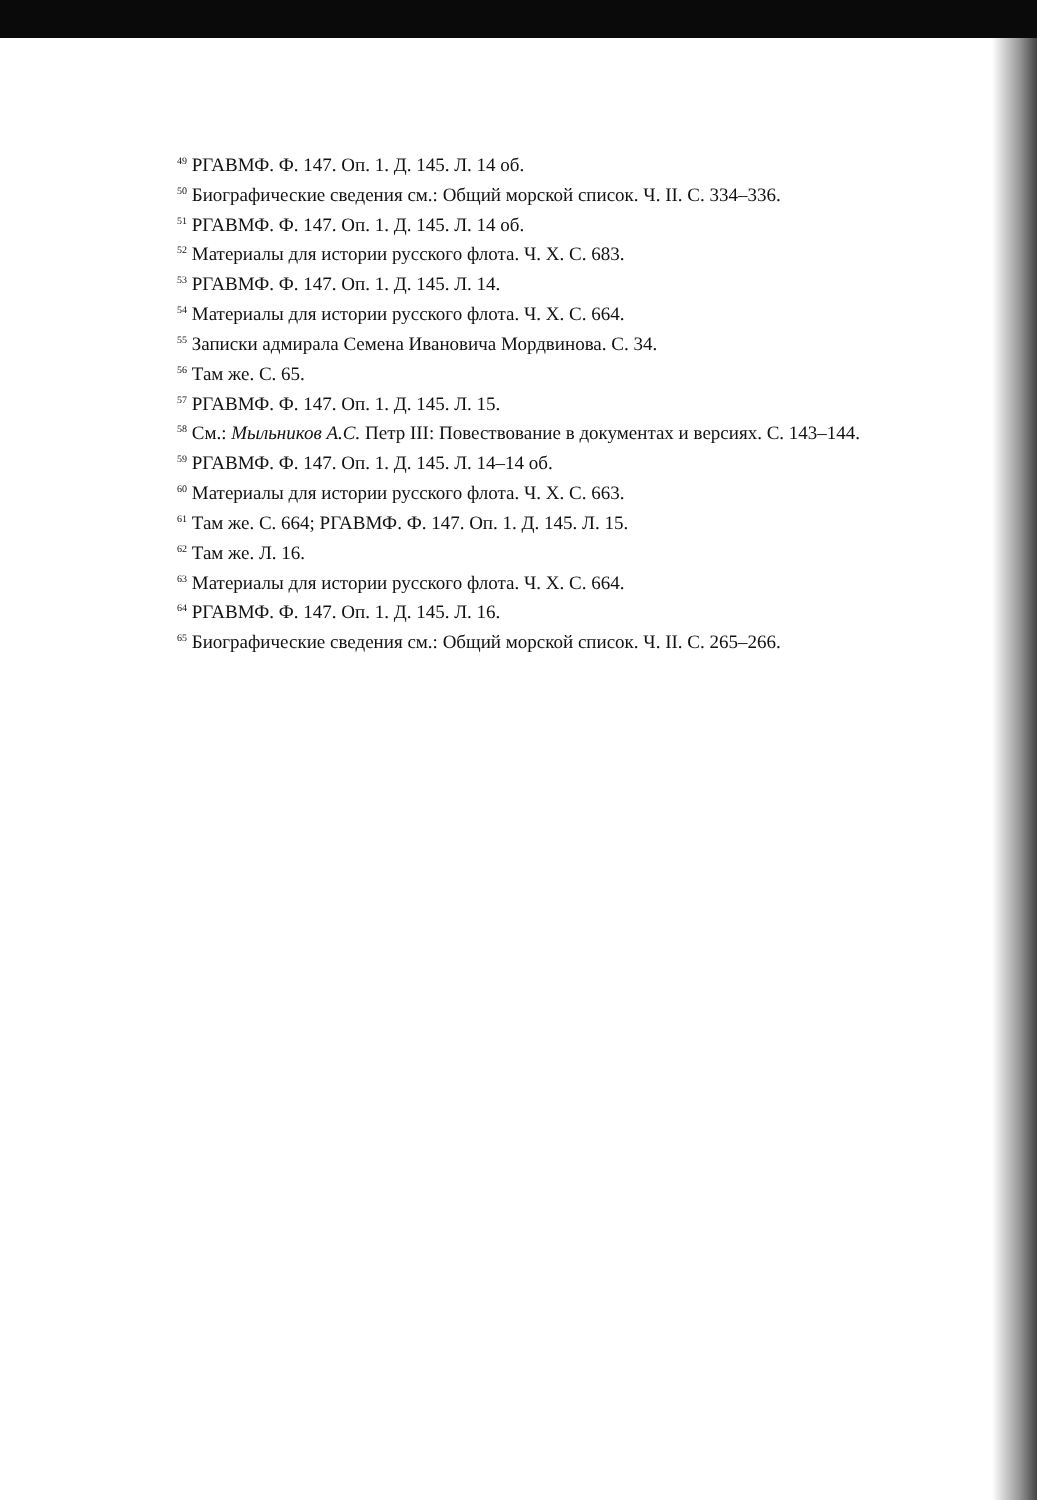<sup>49</sup> РГАВМФ. Ф. 147. Оп. 1. Д. 145. Л. 14 об.
<sup>50</sup> Биографические сведения см.: Общий морской список. Ч. II. С. 334–336.
<sup>51</sup> РГАВМФ. Ф. 147. Оп. 1. Д. 145. Л. 14 об.
<sup>52</sup> Материалы для истории русского флота. Ч. X. С. 683.
<sup>53</sup> РГАВМФ. Ф. 147. Оп. 1. Д. 145. Л. 14.
<sup>54</sup> Материалы для истории русского флота. Ч. X. С. 664.
<sup>55</sup> Записки адмирала Семена Ивановича Мордвинова. С. 34.
<sup>56</sup> Там же. С. 65.
<sup>57</sup> РГАВМФ. Ф. 147. Оп. 1. Д. 145. Л. 15.
<sup>58</sup> См.: Мыльников А.С. Петр III: Повествование в документах и версиях. С. 143–144.
<sup>59</sup> РГАВМФ. Ф. 147. Оп. 1. Д. 145. Л. 14–14 об.
<sup>60</sup> Материалы для истории русского флота. Ч. X. С. 663.
<sup>61</sup> Там же. С. 664; РГАВМФ. Ф. 147. Оп. 1. Д. 145. Л. 15.
<sup>62</sup> Там же. Л. 16.
<sup>63</sup> Материалы для истории русского флота. Ч. X. С. 664.
<sup>64</sup> РГАВМФ. Ф. 147. Оп. 1. Д. 145. Л. 16.
<sup>65</sup> Биографические сведения см.: Общий морской список. Ч. II. С. 265–266.